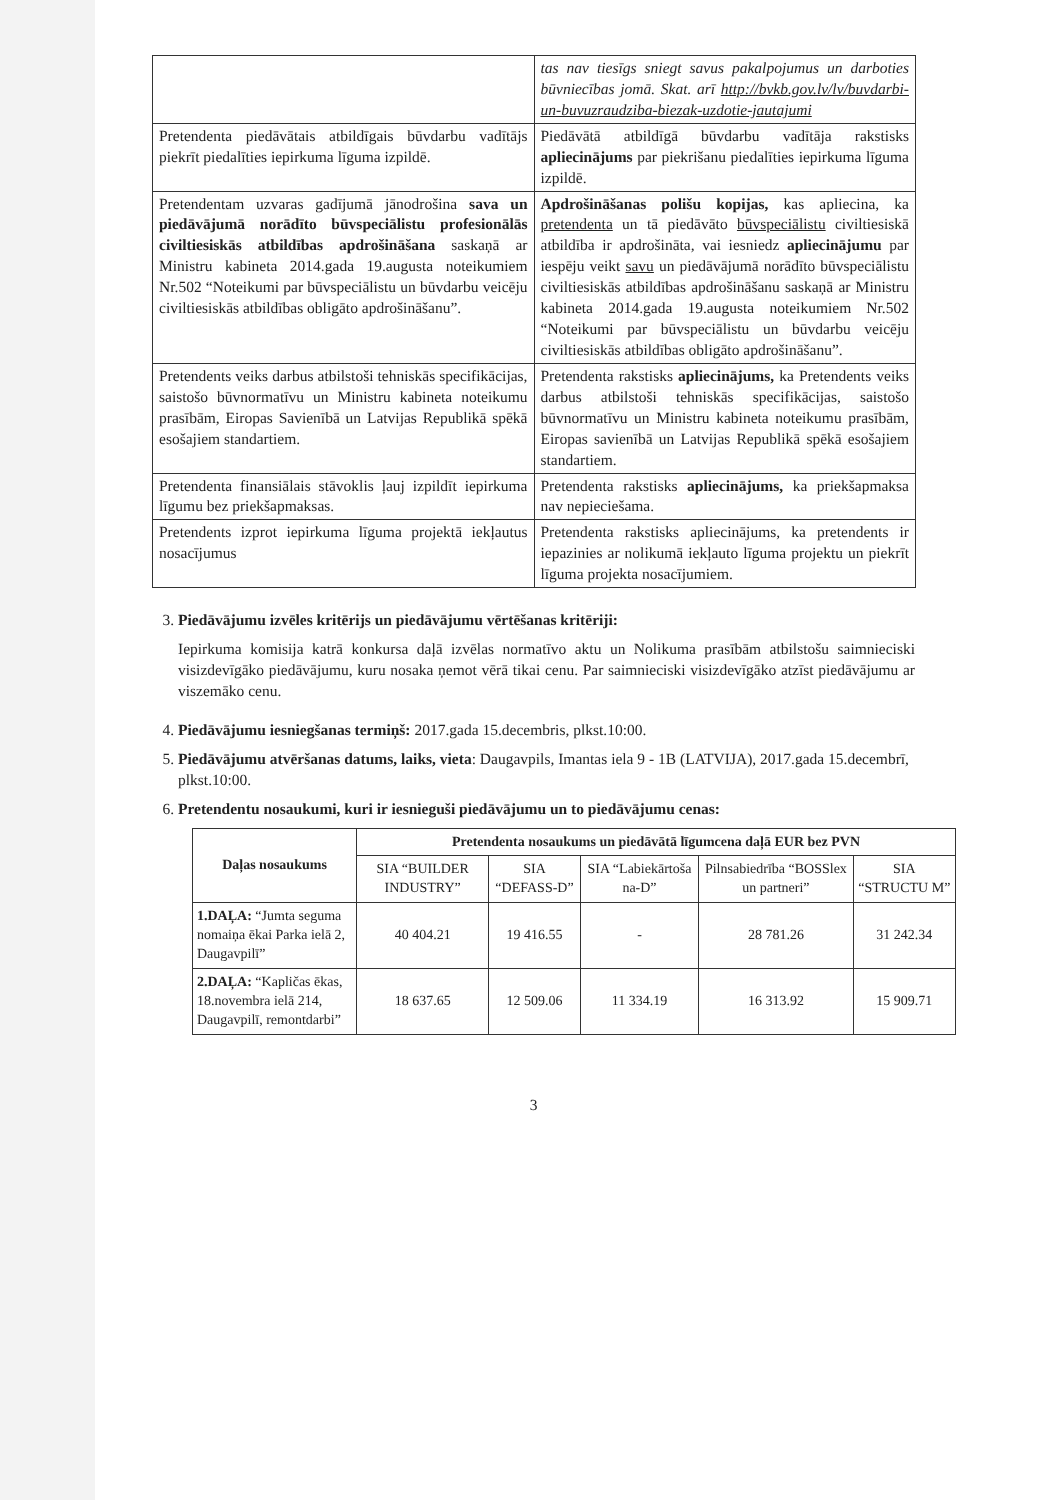| | tas nav tiesīgs sniegt savus pakalpojumus un darboties būvniecības jomā. Skat. arī http://bvkb.gov.lv/lv/buvdarbi-un-buvuzraudziba-biezak-uzdotie-jautajumi |
| Pretendenta piedāvātais atbildīgais būvdarbu vadītājs piekrīt piedalīties iepirkuma līguma izpildē. | Piedāvātā atbildīgā būvdarbu vadītāja rakstisks apliecinājums par piekrišanu piedalīties iepirkuma līguma izpildē. |
| Pretendentam uzvaras gadījumā jānodrošina sava un piedāvājumā norādīto būvspeciālistu profesionālās civiltiesiskās atbildības apdrošināšana saskaņā ar Ministru kabineta 2014.gada 19.augusta noteikumiem Nr.502 “Noteikumi par būvspeciālistu un būvdarbu veicēju civiltiesiskās atbildības obligāto apdrošināšanu”. | Apdrošināšanas polišu kopijas, kas apliecina, ka pretendenta un tā piedāvāto būvspeciālistu civiltiesiskā atbildība ir apdrošināta, vai iesniedz apliecinājumu par iespēju veikt savu un piedāvājumā norādīto būvspeciālistu civiltiesiskās atbildības apdrošināšanu saskaņā ar Ministru kabineta 2014.gada 19.augusta noteikumiem Nr.502 “Noteikumi par būvspeciālistu un būvdarbu veicēju civiltiesiskās atbildības obligāto apdrošināšanu”. |
| Pretendents veiks darbus atbilstoši tehniskās specifikācijas, saistošo būvnormatīvu un Ministru kabineta noteikumu prasībām, Eiropas Savienībā un Latvijas Republikā spēkā esošajiem standartiem. | Pretendenta rakstisks apliecinājums, ka Pretendents veiks darbus atbilstoši tehniskās specifikācijas, saistošo būvnormatīvu un Ministru kabineta noteikumu prasībām, Eiropas savienībā un Latvijas Republikā spēkā esošajiem standartiem. |
| Pretendenta finansiālais stāvoklis ļauj izpildīt iepirkuma līgumu bez priekšapmaksas. | Pretendenta rakstisks apliecinājums, ka priekšapmaksa nav nepieciešama. |
| Pretendents izprot iepirkuma līguma projektā iekļautus nosacījumus | Pretendenta rakstisks apliecinājums, ka pretendents ir iepazinies ar nolikumā iekļauto līguma projektu un piekrīt līguma projekta nosacījumiem. |
3. Piedāvājumu izvēles kritērijs un piedāvājumu vērtēšanas kritēriji:
Iepirkuma komisija katrā konkursa daļā izvēlas normatīvo aktu un Nolikuma prasībām atbilstošu saimnieciski visizdevīgāko piedāvājumu, kuru nosaka ņemot vērā tikai cenu. Par saimnieciski visizdevīgāko atzīst piedāvājumu ar viszemāko cenu.
4. Piedāvājumu iesniegšanas termiņš: 2017.gada 15.decembris, plkst.10:00.
5. Piedāvājumu atvēršanas datums, laiks, vieta: Daugavpils, Imantas iela 9 - 1B (LATVIJA), 2017.gada 15.decembrī, plkst.10:00.
6. Pretendentu nosaukumi, kuri ir iesnieguši piedāvājumu un to piedāvājumu cenas:
| Daļas nosaukums | Pretendenta nosaukums un piedāvātā līgumcena daļā EUR bez PVN | | | | |
| --- | --- | --- | --- | --- | --- |
| | SIA “BUILDER INDUSTRY” | SIA “DEFASS-D” | SIA “Labiekārtoša na-D” | Pilnsabiedrība “BOSSlex un partneri” | SIA “STRUCTU M” |
| 1.DAĻA: “Jumta seguma nomaiņa ēkai Parka ielā 2, Daugavpilī” | 40 404.21 | 19 416.55 | - | 28 781.26 | 31 242.34 |
| 2.DAĻA: “Kapličas ēkas, 18.novembra ielā 214, Daugavpilī, remontdarbi” | 18 637.65 | 12 509.06 | 11 334.19 | 16 313.92 | 15 909.71 |
3